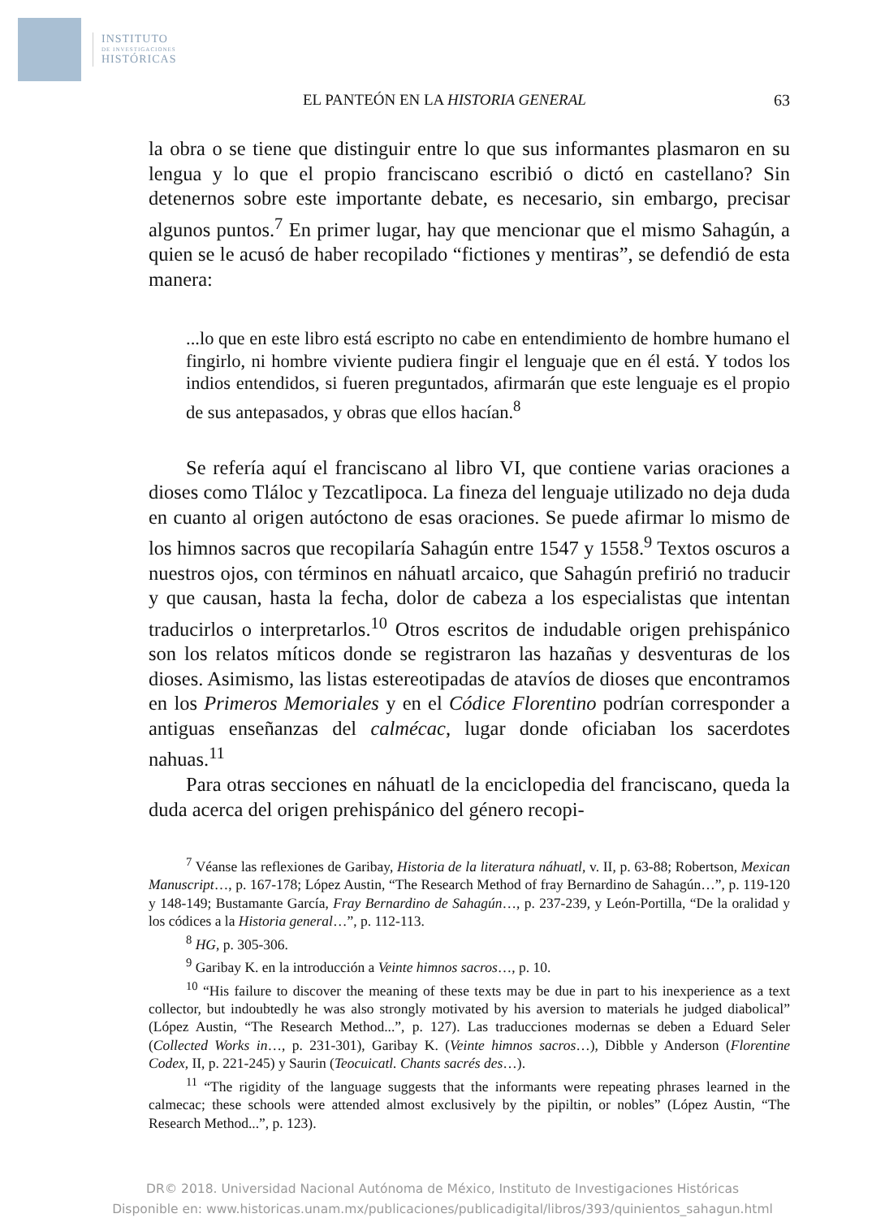INSTITUTO
DE INVESTIGACIONES
HISTÓRICAS
EL PANTEÓN EN LA HISTORIA GENERAL 63
la obra o se tiene que distinguir entre lo que sus informantes plasmaron en su lengua y lo que el propio franciscano escribió o dictó en castellano? Sin detenernos sobre este importante debate, es necesario, sin embargo, precisar algunos puntos.<sup>7</sup> En primer lugar, hay que mencionar que el mismo Sahagún, a quien se le acusó de haber recopilado “fictiones y mentiras”, se defendió de esta manera:
...lo que en este libro está escripto no cabe en entendimiento de hombre humano el fingirlo, ni hombre viviente pudiera fingir el lenguaje que en él está. Y todos los indios entendidos, si fueren preguntados, afirmarán que este lenguaje es el propio de sus antepasados, y obras que ellos hacían.<sup>8</sup>
Se refería aquí el franciscano al libro VI, que contiene varias oraciones a dioses como Tláloc y Tezcatlipoca. La fineza del lenguaje utilizado no deja duda en cuanto al origen autóctono de esas oraciones. Se puede afirmar lo mismo de los himnos sacros que recopilaría Sahagún entre 1547 y 1558.<sup>9</sup> Textos oscuros a nuestros ojos, con términos en náhuatl arcaico, que Sahagún prefirió no traducir y que causan, hasta la fecha, dolor de cabeza a los especialistas que intentan traducirlos o interpretarlos.<sup>10</sup> Otros escritos de indudable origen prehispánico son los relatos míticos donde se registraron las hazañas y desventuras de los dioses. Asimismo, las listas estereotipadas de atavíos de dioses que encontramos en los Primeros Memoriales y en el Códice Florentino podrían corresponder a antiguas enseñanzas del calmécac, lugar donde oficiaban los sacerdotes nahuas.<sup>11</sup>
Para otras secciones en náhuatl de la enciclopedia del franciscano, queda la duda acerca del origen prehispánico del género recopi-
<sup>7</sup> Véanse las reflexiones de Garibay, Historia de la literatura náhuatl, v. II, p. 63-88; Robertson, Mexican Manuscript…, p. 167-178; López Austin, “The Research Method of fray Bernardino de Sahagún…”, p. 119-120 y 148-149; Bustamante García, Fray Bernardino de Sahagún…, p. 237-239, y León-Portilla, “De la oralidad y los códices a la Historia general…”, p. 112-113.
<sup>8</sup> HG, p. 305-306.
<sup>9</sup> Garibay K. en la introducción a Veinte himnos sacros…, p. 10.
<sup>10</sup> “His failure to discover the meaning of these texts may be due in part to his inexperience as a text collector, but indoubtedly he was also strongly motivated by his aversion to materials he judged diabolical” (López Austin, “The Research Method...”, p. 127). Las traducciones modernas se deben a Eduard Seler (Collected Works in…, p. 231-301), Garibay K. (Veinte himnos sacros…), Dibble y Anderson (Florentine Codex, II, p. 221-245) y Saurin (Teocuicatl. Chants sacrés des…).
<sup>11</sup> “The rigidity of the language suggests that the informants were repeating phrases learned in the calmecac; these schools were attended almost exclusively by the pipiltin, or nobles” (López Austin, “The Research Method...”, p. 123).
DR© 2018. Universidad Nacional Autónoma de México, Instituto de Investigaciones Históricas
Disponible en: www.historicas.unam.mx/publicaciones/publicadigital/libros/393/quinientos_sahagun.html